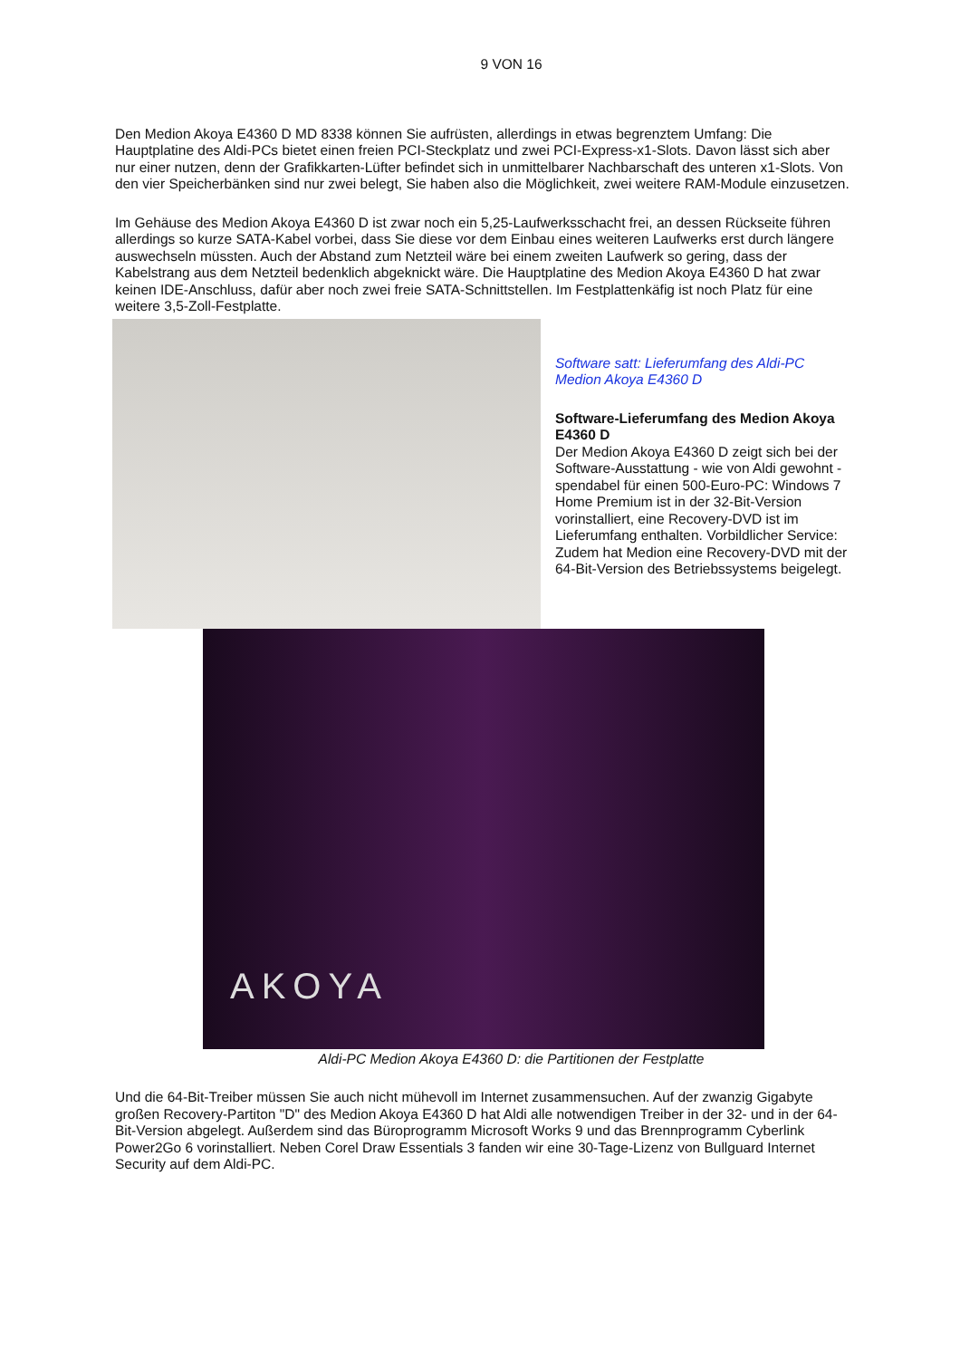9 VON 16
Den Medion Akoya E4360 D MD 8338 können Sie aufrüsten, allerdings in etwas begrenztem Umfang: Die Hauptplatine des Aldi-PCs bietet einen freien PCI-Steckplatz und zwei PCI-Express-x1-Slots. Davon lässt sich aber nur einer nutzen, denn der Grafikkarten-Lüfter befindet sich in unmittelbarer Nachbarschaft des unteren x1-Slots. Von den vier Speicherbänken sind nur zwei belegt, Sie haben also die Möglichkeit, zwei weitere RAM-Module einzusetzen.
Im Gehäuse des Medion Akoya E4360 D ist zwar noch ein 5,25-Laufwerksschacht frei, an dessen Rückseite führen allerdings so kurze SATA-Kabel vorbei, dass Sie diese vor dem Einbau eines weiteren Laufwerks erst durch längere auswechseln müssten. Auch der Abstand zum Netzteil wäre bei einem zweiten Laufwerk so gering, dass der Kabelstrang aus dem Netzteil bedenklich abgeknickt wäre. Die Hauptplatine des Medion Akoya E4360 D hat zwar keinen IDE-Anschluss, dafür aber noch zwei freie SATA-Schnittstellen. Im Festplattenkäfig ist noch Platz für eine weitere 3,5-Zoll-Festplatte.
Software satt: Lieferumfang des Aldi-PC Medion Akoya E4360 D
Software-Lieferumfang des Medion Akoya E4360 D
Der Medion Akoya E4360 D zeigt sich bei der Software-Ausstattung - wie von Aldi gewohnt - spendabel für einen 500-Euro-PC: Windows 7 Home Premium ist in der 32-Bit-Version vorinstalliert, eine Recovery-DVD ist im Lieferumfang enthalten. Vorbildlicher Service: Zudem hat Medion eine Recovery-DVD mit der 64-Bit-Version des Betriebssystems beigelegt.
AKOYA
Aldi-PC Medion Akoya E4360 D: die Partitionen der Festplatte
Und die 64-Bit-Treiber müssen Sie auch nicht mühevoll im Internet zusammensuchen. Auf der zwanzig Gigabyte großen Recovery-Partiton "D" des Medion Akoya E4360 D hat Aldi alle notwendigen Treiber in der 32- und in der 64-Bit-Version abgelegt. Außerdem sind das Büroprogramm Microsoft Works 9 und das Brennprogramm Cyberlink Power2Go 6 vorinstalliert. Neben Corel Draw Essentials 3 fanden wir eine 30-Tage-Lizenz von Bullguard Internet Security auf dem Aldi-PC.